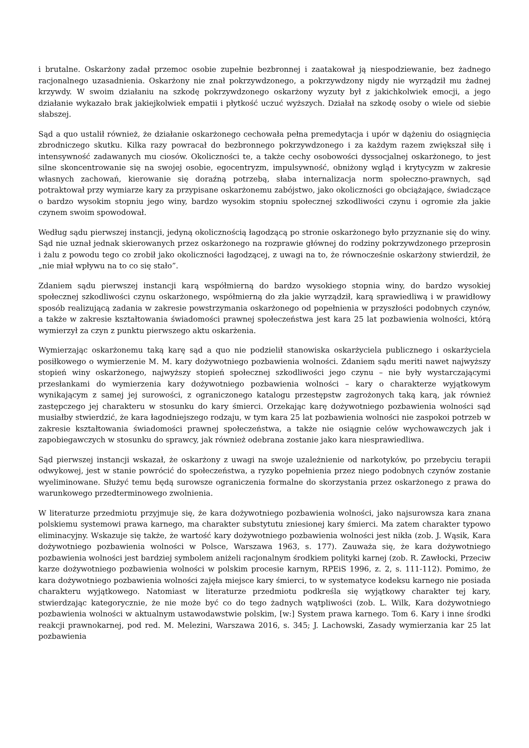i brutalne. Oskarżony zadał przemoc osobie zupełnie bezbronnej i zaatakował ją niespodziewanie, bez żadnego racjonalnego uzasadnienia. Oskarżony nie znał pokrzywdzonego, a pokrzywdzony nigdy nie wyrządził mu żadnej krzywdy. W swoim działaniu na szkodę pokrzywdzonego oskarżony wyzuty był z jakichkolwiek emocji, a jego działanie wykazało brak jakiejkolwiek empatii i płytkość uczuć wyższych. Działał na szkodę osoby o wiele od siebie słabszej.
Sąd a quo ustalił również, że działanie oskarżonego cechowała pełna premedytacja i upór w dążeniu do osiągnięcia zbrodniczego skutku. Kilka razy powracał do bezbronnego pokrzywdzonego i za każdym razem zwiększał siłę i intensywność zadawanych mu ciosów. Okoliczności te, a także cechy osobowości dyssocjalnej oskarżonego, to jest silne skoncentrowanie się na swojej osobie, egocentryzm, impulsywność, obniżony wgląd i krytycyzm w zakresie własnych zachowań, kierowanie się doraźną potrzebą, słaba internalizacja norm społeczno-prawnych, sąd potraktował przy wymiarze kary za przypisane oskarżonemu zabójstwo, jako okoliczności go obciążające, świadczące o bardzo wysokim stopniu jego winy, bardzo wysokim stopniu społecznej szkodliwości czynu i ogromie zła jakie czynem swoim spowodował.
Według sądu pierwszej instancji, jedyną okolicznością łagodzącą po stronie oskarżonego było przyznanie się do winy. Sąd nie uznał jednak skierowanych przez oskarżonego na rozprawie głównej do rodziny pokrzywdzonego przeprosin i żalu z powodu tego co zrobił jako okoliczności łagodzącej, z uwagi na to, że równocześnie oskarżony stwierdził, że „nie miał wpływu na to co się stało”.
Zdaniem sądu pierwszej instancji karą współmierną do bardzo wysokiego stopnia winy, do bardzo wysokiej społecznej szkodliwości czynu oskarżonego, współmierną do zła jakie wyrządził, karą sprawiedliwą i w prawidłowy sposób realizującą zadania w zakresie powstrzymania oskarżonego od popełnienia w przyszłości podobnych czynów, a także w zakresie kształtowania świadomości prawnej społeczeństwa jest kara 25 lat pozbawienia wolności, którą wymierzył za czyn z punktu pierwszego aktu oskarżenia.
Wymierzając oskarżonemu taką karę sąd a quo nie podzielił stanowiska oskarżyciela publicznego i oskarżyciela posiłkowego o wymierzenie M. M. kary dożywotniego pozbawienia wolności. Zdaniem sądu meriti nawet najwyższy stopień winy oskarżonego, najwyższy stopień społecznej szkodliwości jego czynu – nie były wystarczającymi przesłankami do wymierzenia kary dożywotniego pozbawienia wolności – kary o charakterze wyjątkowym wynikającym z samej jej surowości, z ograniczonego katalogu przestępstw zagrożonych taką karą, jak również zastępczego jej charakteru w stosunku do kary śmierci. Orzekając karę dożywotniego pozbawienia wolności sąd musiałby stwierdzić, że kara łagodniejszego rodzaju, w tym kara 25 lat pozbawienia wolności nie zaspokoi potrzeb w zakresie kształtowania świadomości prawnej społeczeństwa, a także nie osiągnie celów wychowawczych jak i zapobiegawczych w stosunku do sprawcy, jak również odebrana zostanie jako kara niesprawiedliwa.
Sąd pierwszej instancji wskazał, że oskarżony z uwagi na swoje uzależnienie od narkotyków, po przebyciu terapii odwykowej, jest w stanie powrócić do społeczeństwa, a ryzyko popełnienia przez niego podobnych czynów zostanie wyeliminowane. Służyć temu będą surowsze ograniczenia formalne do skorzystania przez oskarżonego z prawa do warunkowego przedterminowego zwolnienia.
W literaturze przedmiotu przyjmuje się, że kara dożywotniego pozbawienia wolności, jako najsurowsza kara znana polskiemu systemowi prawa karnego, ma charakter substytutu zniesionej kary śmierci. Ma zatem charakter typowo eliminacyjny. Wskazuje się także, że wartość kary dożywotniego pozbawienia wolności jest nikła (zob. J. Wąsik, Kara dożywotniego pozbawienia wolności w Polsce, Warszawa 1963, s. 177). Zauważa się, że kara dożywotniego pozbawienia wolności jest bardziej symbolem aniżeli racjonalnym środkiem polityki karnej (zob. R. Zawłocki, Przeciw karze dożywotniego pozbawienia wolności w polskim procesie karnym, RPEiS 1996, z. 2, s. 111-112). Pomimo, że kara dożywotniego pozbawienia wolności zajęła miejsce kary śmierci, to w systematyce kodeksu karnego nie posiada charakteru wyjątkowego. Natomiast w literaturze przedmiotu podkreśla się wyjątkowy charakter tej kary, stwierdzając kategorycznie, że nie może być co do tego żadnych wątpliwości (zob. L. Wilk, Kara dożywotniego pozbawienia wolności w aktualnym ustawodawstwie polskim, [w:] System prawa karnego. Tom 6. Kary i inne środki reakcji prawnokarnej, pod red. M. Melezini, Warszawa 2016, s. 345; J. Lachowski, Zasady wymierzania kar 25 lat pozbawienia